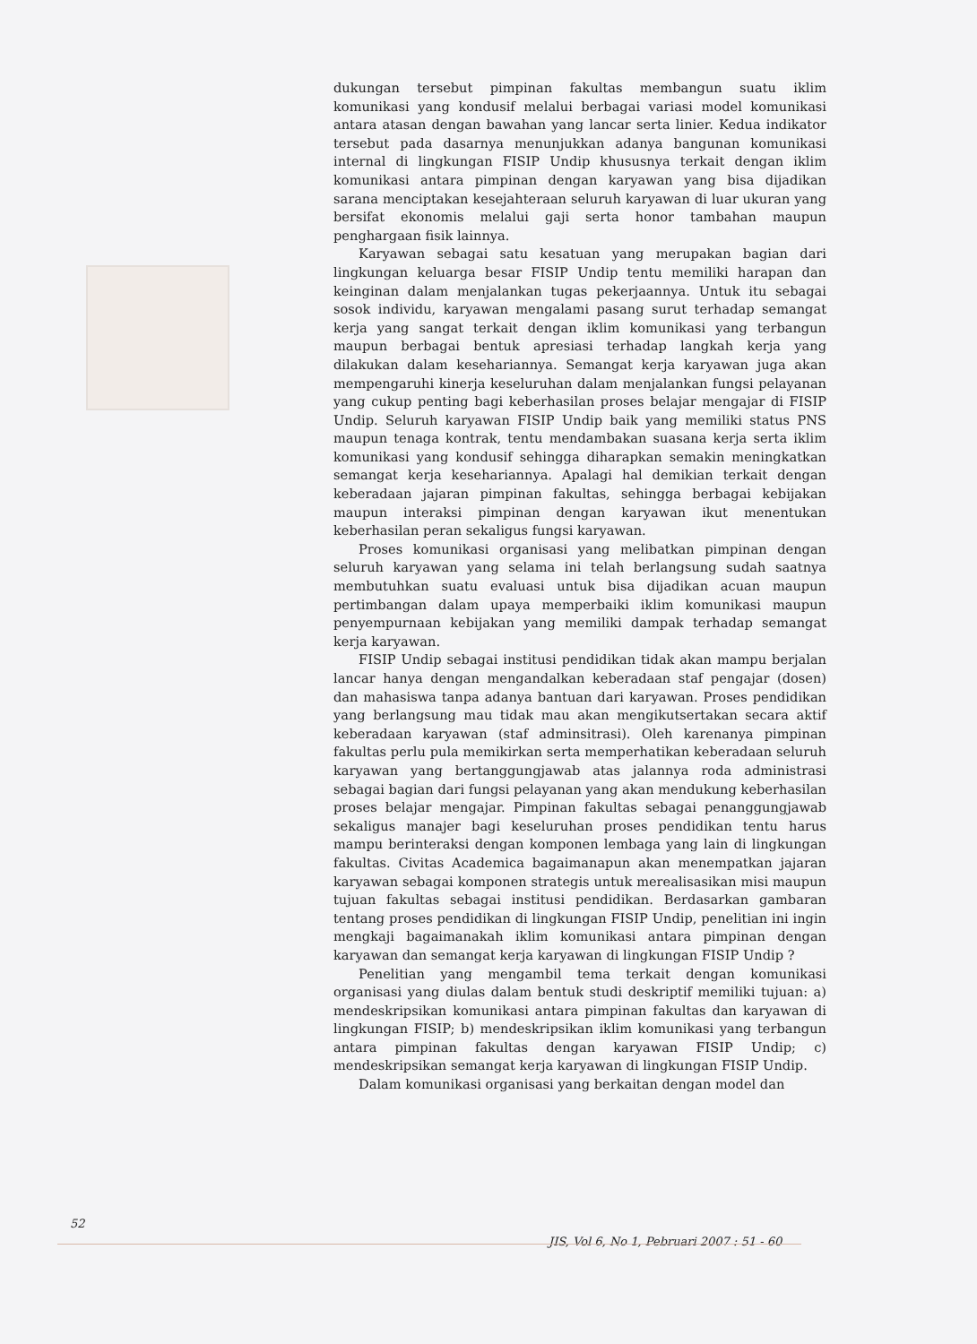dukungan tersebut pimpinan fakultas membangun suatu iklim komunikasi yang kondusif melalui berbagai variasi model komunikasi antara atasan dengan bawahan yang lancar serta linier. Kedua indikator tersebut pada dasarnya menunjukkan adanya bangunan komunikasi internal di lingkungan FISIP Undip khususnya terkait dengan iklim komunikasi antara pimpinan dengan karyawan yang bisa dijadikan sarana menciptakan kesejahteraan seluruh karyawan di luar ukuran yang bersifat ekonomis melalui gaji serta honor tambahan maupun penghargaan fisik lainnya.
Karyawan sebagai satu kesatuan yang merupakan bagian dari lingkungan keluarga besar FISIP Undip tentu memiliki harapan dan keinginan dalam menjalankan tugas pekerjaannya. Untuk itu sebagai sosok individu, karyawan mengalami pasang surut terhadap semangat kerja yang sangat terkait dengan iklim komunikasi yang terbangun maupun berbagai bentuk apresiasi terhadap langkah kerja yang dilakukan dalam kesehariannya. Semangat kerja karyawan juga akan mempengaruhi kinerja keseluruhan dalam menjalankan fungsi pelayanan yang cukup penting bagi keberhasilan proses belajar mengajar di FISIP Undip. Seluruh karyawan FISIP Undip baik yang memiliki status PNS maupun tenaga kontrak, tentu mendambakan suasana kerja serta iklim komunikasi yang kondusif sehingga diharapkan semakin meningkatkan semangat kerja kesehariannya. Apalagi hal demikian terkait dengan keberadaan jajaran pimpinan fakultas, sehingga berbagai kebijakan maupun interaksi pimpinan dengan karyawan ikut menentukan keberhasilan peran sekaligus fungsi karyawan.
Proses komunikasi organisasi yang melibatkan pimpinan dengan seluruh karyawan yang selama ini telah berlangsung sudah saatnya membutuhkan suatu evaluasi untuk bisa dijadikan acuan maupun pertimbangan dalam upaya memperbaiki iklim komunikasi maupun penyempurnaan kebijakan yang memiliki dampak terhadap semangat kerja karyawan.
FISIP Undip sebagai institusi pendidikan tidak akan mampu berjalan lancar hanya dengan mengandalkan keberadaan staf pengajar (dosen) dan mahasiswa tanpa adanya bantuan dari karyawan. Proses pendidikan yang berlangsung mau tidak mau akan mengikutsertakan secara aktif keberadaan karyawan (staf adminsitrasi). Oleh karenanya pimpinan fakultas perlu pula memikirkan serta memperhatikan keberadaan seluruh karyawan yang bertanggungjawab atas jalannya roda administrasi sebagai bagian dari fungsi pelayanan yang akan mendukung keberhasilan proses belajar mengajar. Pimpinan fakultas sebagai penanggungjawab sekaligus manajer bagi keseluruhan proses pendidikan tentu harus mampu berinteraksi dengan komponen lembaga yang lain di lingkungan fakultas. Civitas Academica bagaimanapun akan menempatkan jajaran karyawan sebagai komponen strategis untuk merealisasikan misi maupun tujuan fakultas sebagai institusi pendidikan. Berdasarkan gambaran tentang proses pendidikan di lingkungan FISIP Undip, penelitian ini ingin mengkaji bagaimanakah iklim komunikasi antara pimpinan dengan karyawan dan semangat kerja karyawan di lingkungan FISIP Undip ?
Penelitian yang mengambil tema terkait dengan komunikasi organisasi yang diulas dalam bentuk studi deskriptif memiliki tujuan: a) mendeskripsikan komunikasi antara pimpinan fakultas dan karyawan di lingkungan FISIP; b) mendeskripsikan iklim komunikasi yang terbangun antara pimpinan fakultas dengan karyawan FISIP Undip; c) mendeskripsikan semangat kerja karyawan di lingkungan FISIP Undip.
Dalam komunikasi organisasi yang berkaitan dengan model dan
52
JIS, Vol 6, No 1, Pebruari 2007 : 51 - 60